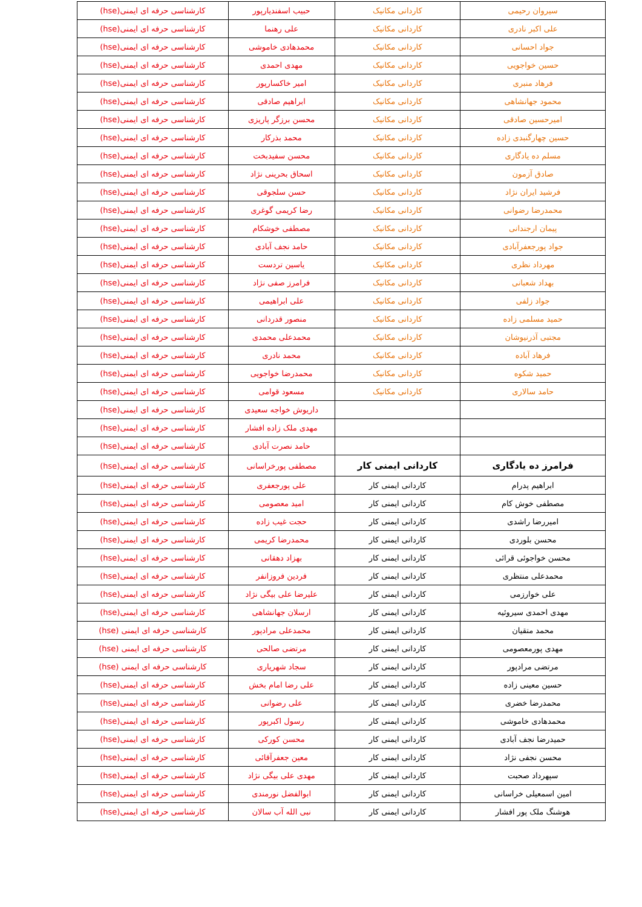| سیروان رحیمی | کاردانی مکانیک | حبیب اسفندیارپور | کارشناسی حرفه ای ایمنی(hse) |
| علی اکبر نادری | کاردانی مکانیک | علی رهنما | کارشناسی حرفه ای ایمنی(hse) |
| جواد احسانی | کاردانی مکانیک | محمدهادی خاموشی | کارشناسی حرفه ای ایمنی(hse) |
| حسین خواجویی | کاردانی مکانیک | مهدی احمدی | کارشناسی حرفه ای ایمنی(hse) |
| فرهاد منبری | کاردانی مکانیک | امیر خاکسارپور | کارشناسی حرفه ای ایمنی(hse) |
| محمود جهانشاهی | کاردانی مکانیک | ابراهیم صادقی | کارشناسی حرفه ای ایمنی(hse) |
| امیرحسین صادقی | کاردانی مکانیک | محسن برزگر پاریزی | کارشناسی حرفه ای ایمنی(hse) |
| حسین چهارگنبدی زاده | کاردانی مکانیک | محمد بذرکار | کارشناسی حرفه ای ایمنی(hse) |
| مسلم ده یادگاری | کاردانی مکانیک | محسن سفیدبخت | کارشناسی حرفه ای ایمنی(hse) |
| صادق آزمون | کاردانی مکانیک | اسحاق بحرینی نژاد | کارشناسی حرفه ای ایمنی(hse) |
| فرشید ایران نژاد | کاردانی مکانیک | حسن سلجوقی | کارشناسی حرفه ای ایمنی(hse) |
| محمدرضا رضوانی | کاردانی مکانیک | رضا کریمی گوغری | کارشناسی حرفه ای ایمنی(hse) |
| پیمان ارجندانی | کاردانی مکانیک | مصطفی خوشکام | کارشناسی حرفه ای ایمنی(hse) |
| جواد پورجعفرآبادی | کاردانی مکانیک | حامد نجف آبادی | کارشناسی حرفه ای ایمنی(hse) |
| مهرداد نظری | کاردانی مکانیک | یاسین تردست | کارشناسی حرفه ای ایمنی(hse) |
| بهداد شعبانی | کاردانی مکانیک | فرامرز صفی نژاد | کارشناسی حرفه ای ایمنی(hse) |
| جواد زلفی | کاردانی مکانیک | علی ابراهیمی | کارشناسی حرفه ای ایمنی(hse) |
| حمید مسلمی زاده | کاردانی مکانیک | منصور قدردانی | کارشناسی حرفه ای ایمنی(hse) |
| مجتبی آذرنیوشان | کاردانی مکانیک | محمدعلی محمدی | کارشناسی حرفه ای ایمنی(hse) |
| فرهاد آباده | کاردانی مکانیک | محمد نادری | کارشناسی حرفه ای ایمنی(hse) |
| حمید شکوه | کاردانی مکانیک | محمدرضا خواجویی | کارشناسی حرفه ای ایمنی(hse) |
| حامد سالاری | کاردانی مکانیک | مسعود قوامی | کارشناسی حرفه ای ایمنی(hse) |
| | | داریوش خواجه سعیدی | کارشناسی حرفه ای ایمنی(hse) |
| | | مهدی ملک زاده افشار | کارشناسی حرفه ای ایمنی(hse) |
| | | حامد نصرت آبادی | کارشناسی حرفه ای ایمنی(hse) |
| فرامرز ده یادگاری | کاردانی ایمنی کار | مصطفی پورخراسانی | کارشناسی حرفه ای ایمنی(hse) |
| ابراهیم پدرام | کاردانی ایمنی کار | علی پورجعفری | کارشناسی حرفه ای ایمنی(hse) |
| مصطفی خوش کام | کاردانی ایمنی کار | امید معصومی | کارشناسی حرفه ای ایمنی(hse) |
| امیررضا راشدی | کاردانی ایمنی کار | حجت غیب زاده | کارشناسی حرفه ای ایمنی(hse) |
| محسن بلوردی | کاردانی ایمنی کار | محمدرضا کریمی | کارشناسی حرفه ای ایمنی(hse) |
| محسن خواجوئی قرائی | کاردانی ایمنی کار | بهزاد دهقانی | کارشناسی حرفه ای ایمنی(hse) |
| محمدعلی منتظری | کاردانی ایمنی کار | فردین فروزانفر | کارشناسی حرفه ای ایمنی(hse) |
| علی خوارزمی | کاردانی ایمنی کار | علیرضا علی بیگی نژاد | کارشناسی حرفه ای ایمنی(hse) |
| مهدی احمدی سیروئیه | کاردانی ایمنی کار | ارسلان جهانشاهی | کارشناسی حرفه ای ایمنی(hse) |
| محمد متقیان | کاردانی ایمنی کار | محمدعلی مرادپور | کارشناسی حرفه ای ایمنی (hse) |
| مهدی پورمعصومی | کاردانی ایمنی کار | مرتضی صالحی | کارشناسی حرفه ای ایمنی (hse) |
| مرتضی مرادپور | کاردانی ایمنی کار | سجاد شهریاری | کارشناسی حرفه ای ایمنی (hse) |
| حسین معینی زاده | کاردانی ایمنی کار | علی رضا امام بخش | کارشناسی حرفه ای ایمنی(hse) |
| محمدرضا خضری | کاردانی ایمنی کار | علی رضوانی | کارشناسی حرفه ای ایمنی(hse) |
| محمدهادی خاموشی | کاردانی ایمنی کار | رسول اکبرپور | کارشناسی حرفه ای ایمنی(hse) |
| حمیدرضا نجف آبادی | کاردانی ایمنی کار | محسن کورکی | کارشناسی حرفه ای ایمنی(hse) |
| محسن نجفی نژاد | کاردانی ایمنی کار | معین جعفرآقائی | کارشناسی حرفه ای ایمنی(hse) |
| سپهرداد صحبت | کاردانی ایمنی کار | مهدی علی بیگی نژاد | کارشناسی حرفه ای ایمنی(hse) |
| امین اسمعیلی خراسانی | کاردانی ایمنی کار | ابوالفضل نورمندی | کارشناسی حرفه ای ایمنی(hse) |
| هوشنگ ملک پور افشار | کاردانی ایمنی کار | نبی الله آب سالان | کارشناسی حرفه ای ایمنی(hse) |